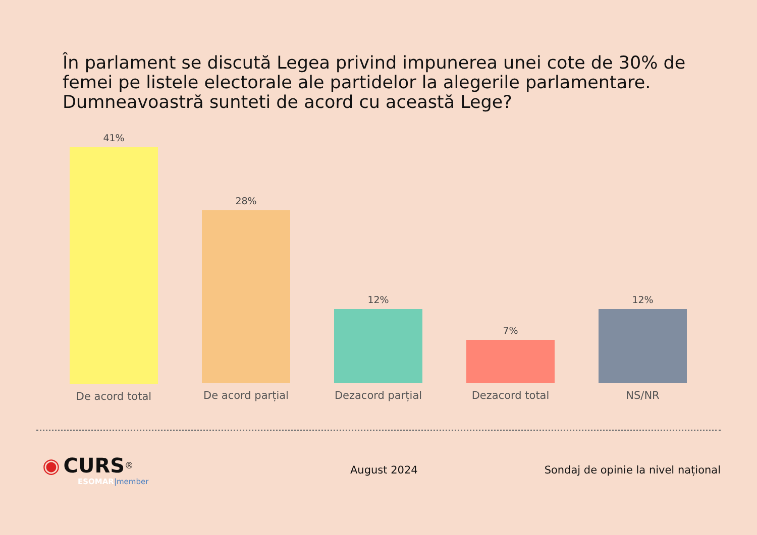În parlament se discută Legea privind impunerea unei cote de 30% de femei pe listele electorale ale partidelor la alegerile parlamentare. Dumneavoastră sunteti de acord cu această Lege?
41%
De acord total
28%
De acord parțial
12%
Dezacord parțial
7%
Dezacord total
12%
NS/NR
◉ CURS<sup>®</sup>
ESOMAR|member
August 2024
Sondaj de opinie la nivel național